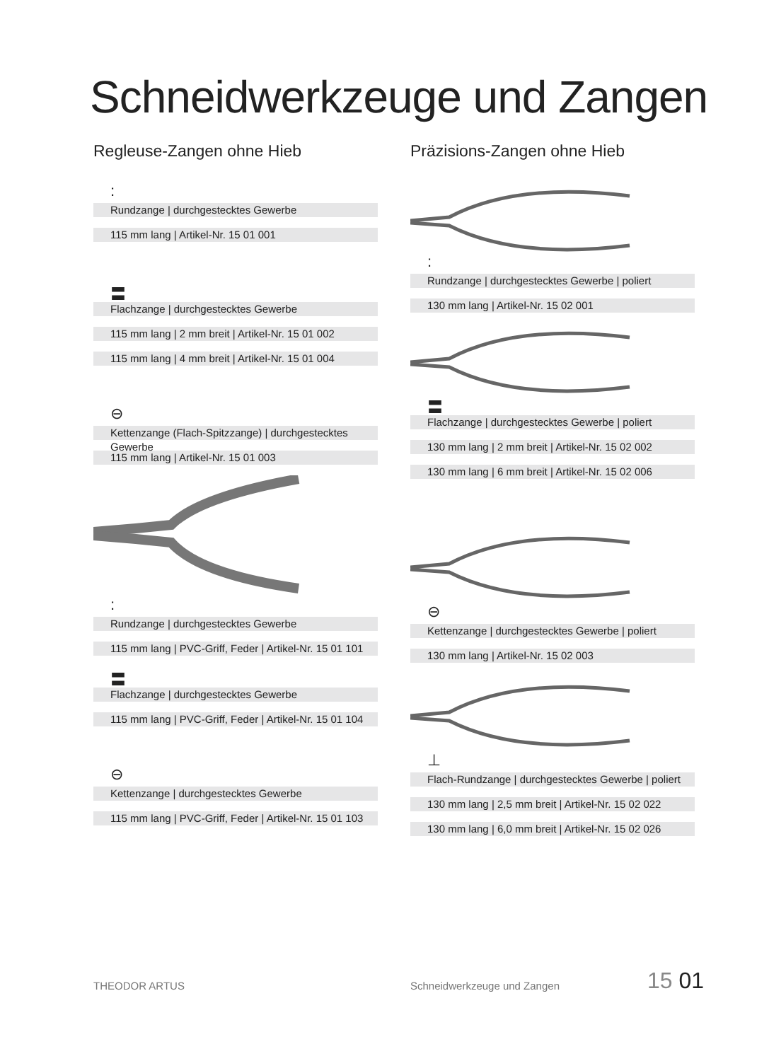Schneidwerkzeuge und Zangen
Regleuse-Zangen ohne Hieb
:
Rundzange | durchgestecktes Gewerbe
115 mm lang | Artikel-Nr. 15 01 001
〓
Flachzange | durchgestecktes Gewerbe
115 mm lang | 2 mm breit | Artikel-Nr. 15 01 002
115 mm lang | 4 mm breit | Artikel-Nr. 15 01 004
⊖
Kettenzange (Flach-Spitzzange) | durchgestecktes Gewerbe
115 mm lang | Artikel-Nr. 15 01 003
:
Rundzange | durchgestecktes Gewerbe
115 mm lang | PVC-Griff, Feder | Artikel-Nr. 15 01 101
〓
Flachzange | durchgestecktes Gewerbe
115 mm lang | PVC-Griff, Feder | Artikel-Nr. 15 01 104
⊖
Kettenzange | durchgestecktes Gewerbe
115 mm lang | PVC-Griff, Feder | Artikel-Nr. 15 01 103
Präzisions-Zangen ohne Hieb
:
Rundzange | durchgestecktes Gewerbe | poliert
130 mm lang | Artikel-Nr. 15 02 001
〓
Flachzange | durchgestecktes Gewerbe | poliert
130 mm lang | 2 mm breit | Artikel-Nr. 15 02 002
130 mm lang | 6 mm breit | Artikel-Nr. 15 02 006
⊖
Kettenzange | durchgestecktes Gewerbe | poliert
130 mm lang | Artikel-Nr. 15 02 003
⊥
Flach-Rundzange | durchgestecktes Gewerbe | poliert
130 mm lang | 2,5 mm breit | Artikel-Nr. 15 02 022
130 mm lang | 6,0 mm breit | Artikel-Nr. 15 02 026
THEODOR ARTUS Schneidwerkzeuge und Zangen 15 01